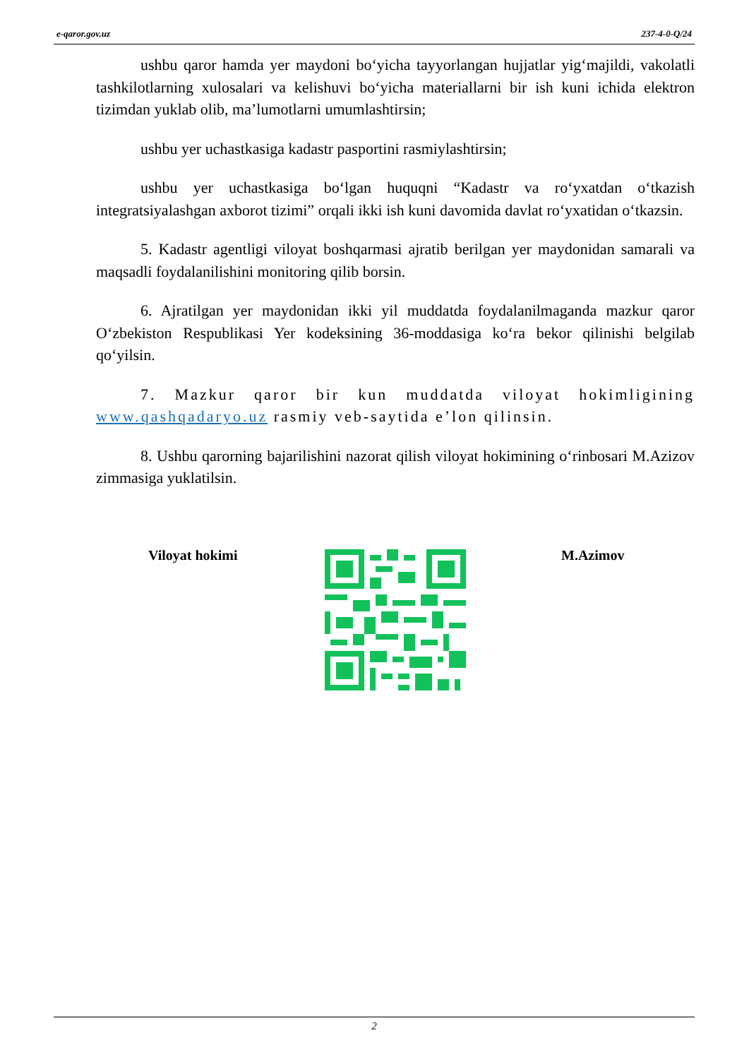e-qaror.gov.uz 237-4-0-Q/24
ushbu qaror hamda yer maydoni bo‘yicha tayyorlangan hujjatlar yig‘majildi, vakolatli tashkilotlarning xulosalari va kelishuvi bo‘yicha materiallarni bir ish kuni ichida elektron tizimdan yuklab olib, ma’lumotlarni umumlashtirsin;
ushbu yer uchastkasiga kadastr pasportini rasmiylashtirsin;
ushbu yer uchastkasiga bo‘lgan huquqni “Kadastr va ro‘yxatdan o‘tkazish integratsiyalashgan axborot tizimi” orqali ikki ish kuni davomida davlat ro‘yxatidan o‘tkazsin.
5. Kadastr agentligi viloyat boshqarmasi ajratib berilgan yer maydonidan samarali va maqsadli foydalanilishini monitoring qilib borsin.
6. Ajratilgan yer maydonidan ikki yil muddatda foydalanilmaganda mazkur qaror O‘zbekiston Respublikasi Yer kodeksining 36-moddasiga ko‘ra bekor qilinishi belgilab qo‘yilsin.
7. Mazkur qaror bir kun muddatda viloyat hokimligining www.qashqadaryo.uz rasmiy veb-saytida e’lon qilinsin.
8. Ushbu qarorning bajarilishini nazorat qilish viloyat hokimining o‘rinbosari M.Azizov zimmasiga yuklatilsin.
Viloyat hokimi M.Azimov
2